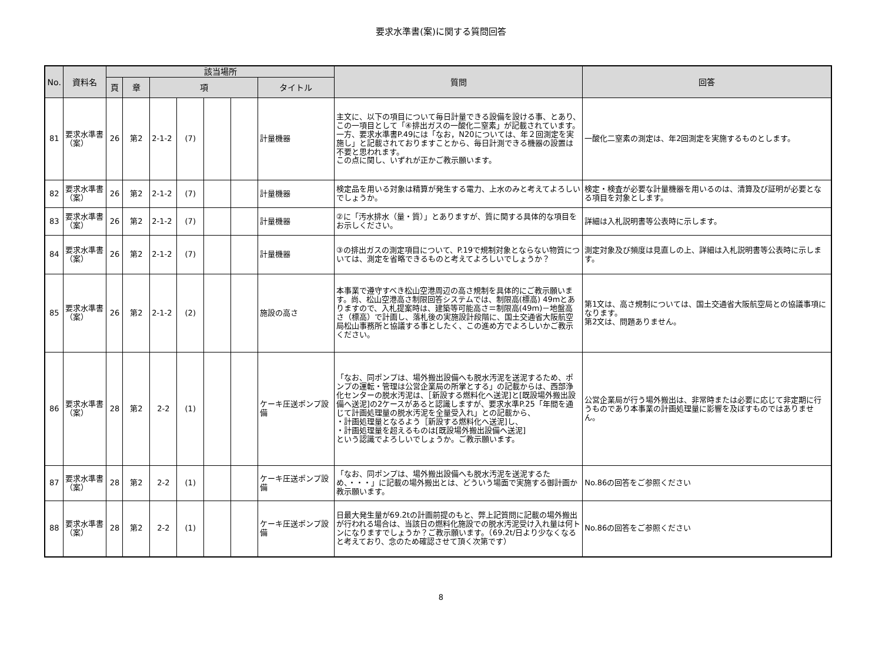要求水準書(案)に関する質問回答
| No. | 資料名 | 該当場所 | | | | | | | 質問 | 回答 |
| --- | --- | --- | --- | --- | --- | --- | --- | --- | --- | --- |
| | | 頁 | 章 | 項 | | | | タイトル | | |
| 81 | 要求水準書（案） | 26 | 第2 | 2-1-2 | (7) | | | 計量機器 | 主文に、以下の項目について毎日計量できる設備を設ける事、とあり、この一項目として「④排出ガスの一酸化二窒素」が記載されています。一方、要求水準書P.49には「なお，N20については、年２回測定を実施し」と記載されておりますことから、毎日計測できる機器の設置は不要と思われます。 この点に関し、いずれが正かご教示願います。 | 一酸化二窒素の測定は、年2回測定を実施するものとします。 |
| 82 | 要求水準書（案） | 26 | 第2 | 2-1-2 | (7) | | | 計量機器 | 検定品を用いる対象は精算が発生する電力、上水のみと考えてよろしいでしょうか。 | 検定・検査が必要な計量機器を用いるのは、清算及び証明が必要となる項目を対象とします。 |
| 83 | 要求水準書（案） | 26 | 第2 | 2-1-2 | (7) | | | 計量機器 | ②に「汚水排水（量・質）」とありますが、質に関する具体的な項目をお示しください。 | 詳細は入札説明書等公表時に示します。 |
| 84 | 要求水準書（案） | 26 | 第2 | 2-1-2 | (7) | | | 計量機器 | ③の排出ガスの測定項目について、P.19で規制対象とならない物質については、測定を省略できるものと考えてよろしいでしょうか？ | 測定対象及び頻度は見直しの上、詳細は入札説明書等公表時に示します。 |
| 85 | 要求水準書（案） | 26 | 第2 | 2-1-2 | (2) | | | 施設の高さ | 本事業で遵守すべき松山空港周辺の高さ規制を具体的にご教示願います。尚、松山空港高さ制限回答システムでは、制限高(標高) 49mとありますので、入札提案時は、建築等可能高さ＝制限高(49m)－地盤高さ（標高）で計画し、落札後の実施設計段階に、国土交通省大阪航空局松山事務所と協議する事としたく、この進め方でよろしいかご教示ください。 | 第1文は、高さ規制については、国土交通省大阪航空局との協議事項になります。 第2文は、問題ありません。 |
| 86 | 要求水準書（案） | 28 | 第2 | 2-2 | (1) | | | ケーキ圧送ポンプ設備 | 「なお、同ポンプは、場外搬出設備へも脱水汚泥を送泥するため、ポンプの運転・管理は公営企業局の所掌とする」の記載からは、西部浄化センターの脱水汚泥は、［新設する燃料化へ送泥]と[既設場外搬出設備へ送泥]の2ケースがあると認識しますが、要求水準P.25「年間を通じて計画処理量の脱水汚泥を全量受入れ」との記載から、 ・計画処理量となるよう［新設する燃料化へ送泥]し、 ・計画処理量を超えるものは[既設場外搬出設備へ送泥] という認識でよろしいでしょうか。ご教示願います。 | 公営企業局が行う場外搬出は、非常時または必要に応じて非定期に行うものであり本事業の計画処理量に影響を及ぼすものではありません。 |
| 87 | 要求水準書（案） | 28 | 第2 | 2-2 | (1) | | | ケーキ圧送ポンプ設備 | 「なお、同ポンプは、場外搬出設備へも脱水汚泥を送泥するため、・・・」に記載の場外搬出とは、どういう場面で実施する御計画か教示願います。 | No.86の回答をご参照ください |
| 88 | 要求水準書（案） | 28 | 第2 | 2-2 | (1) | | | ケーキ圧送ポンプ設備 | 日最大発生量が69.2tの計画前提のもと、弊上記質問に記載の場外搬出が行われる場合は、当該日の燃料化施設での脱水汚泥受け入れ量は何トンになりますでしょうか？ご教示願います。（69.2t/日より少なくなると考えており、念のため確認させて頂く次第です） | No.86の回答をご参照ください |
8